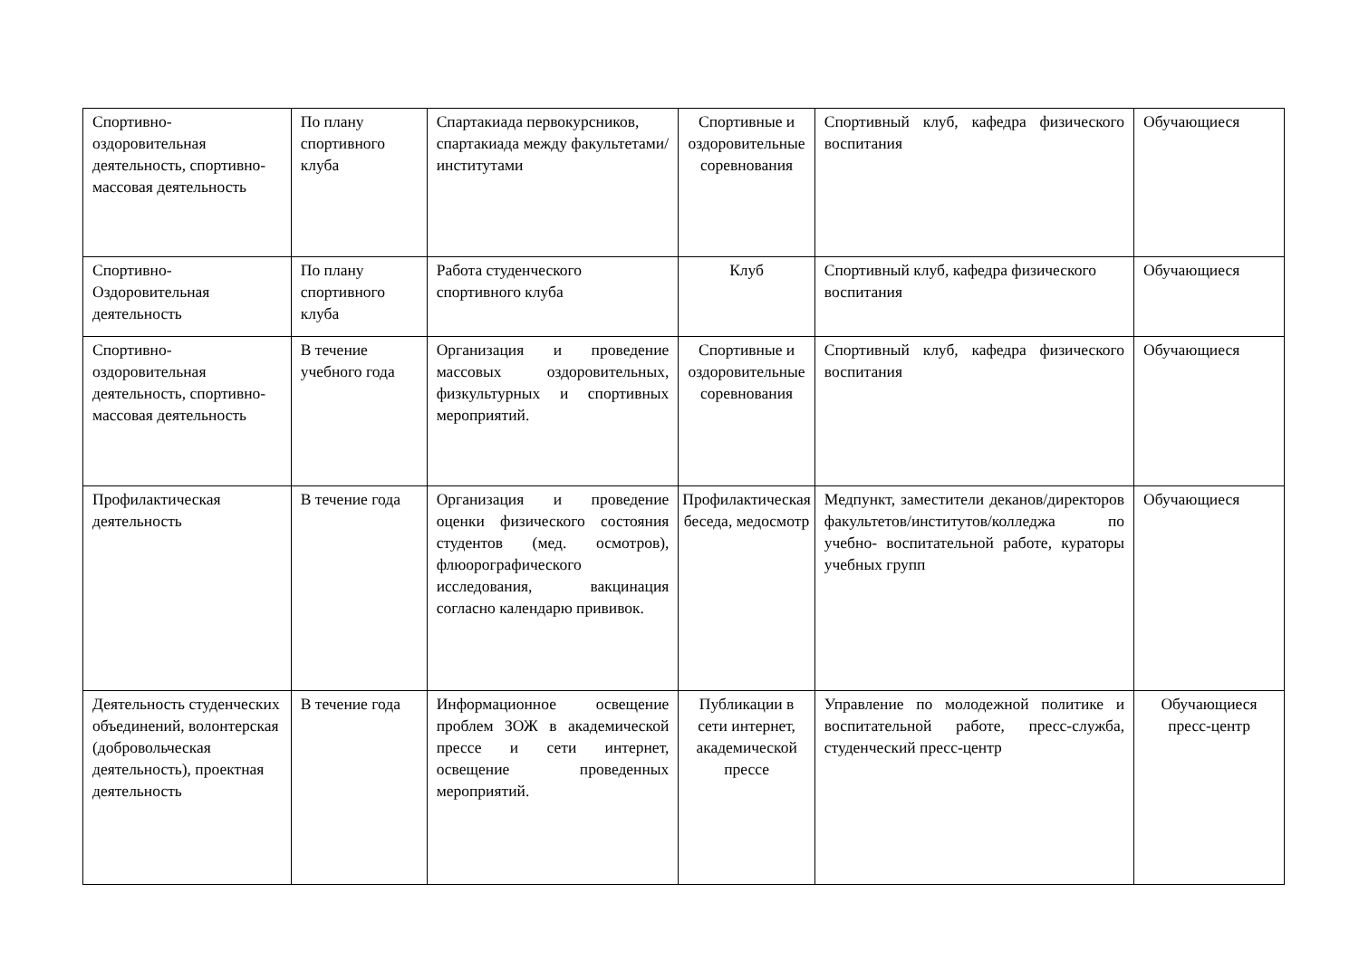| Спортивно-оздоровительная деятельность, спортивно-массовая деятельность | По плану спортивного клуба | Спартакиада первокурсников, спартакиада между факультетами/институтами | Спортивные и оздоровительные соревнования | Спортивный клуб, кафедра физического воспитания | Обучающиеся |
| Спортивно-Оздоровительная деятельность | По плану спортивного клуба | Работа студенческого спортивного клуба | Клуб | Спортивный клуб, кафедра физического воспитания | Обучающиеся |
| Спортивно-оздоровительная деятельность, спортивно-массовая деятельность | В течение учебного года | Организация и проведение массовых оздоровительных, физкультурных и спортивных мероприятий. | Спортивные и оздоровительные соревнования | Спортивный клуб, кафедра физического воспитания | Обучающиеся |
| Профилактическая деятельность | В течение года | Организация и проведение оценки физического состояния студентов (мед. осмотров), флюорографического исследования, вакцинация согласно календарю прививок. | Профилактическая беседа, медосмотр | Медпункт, заместители деканов/директоров факультетов/институтов/колледжа по учебно- воспитательной работе, кураторы учебных групп | Обучающиеся |
| Деятельность студенческих объединений, волонтерская (добровольческая деятельность), проектная деятельность | В течение года | Информационное освещение проблем ЗОЖ в академической прессе и сети интернет, освещение проведенных мероприятий. | Публикации в сети интернет, академической прессе | Управление по молодежной политике и воспитательной работе, пресс-служба, студенческий пресс-центр | Обучающиеся пресс-центр |